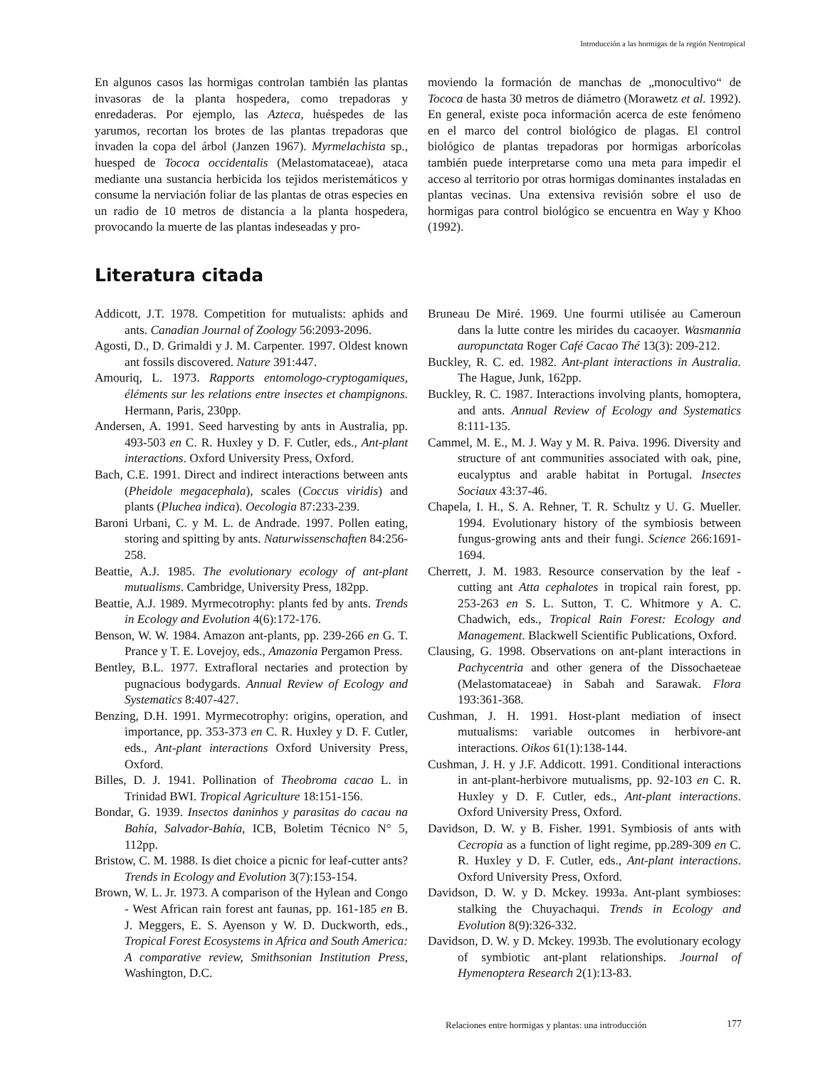Introducción a las hormigas de la región Neotropical
En algunos casos las hormigas controlan también las plantas invasoras de la planta hospedera, como trepadoras y enredaderas. Por ejemplo, las Azteca, huéspedes de las yarumos, recortan los brotes de las plantas trepadoras que invaden la copa del árbol (Janzen 1967). Myrmelachista sp., huesped de Tococa occidentalis (Melastomataceae), ataca mediante una sustancia herbicida los tejidos meristemáticos y consume la nerviación foliar de las plantas de otras especies en un radio de 10 metros de distancia a la planta hospedera, provocando la muerte de las plantas indeseadas y pro-
moviendo la formación de manchas de „monocultivo“ de Tococa de hasta 30 metros de diámetro (Morawetz et al. 1992). En general, existe poca información acerca de este fenómeno en el marco del control biológico de plagas. El control biológico de plantas trepadoras por hormigas arborícolas también puede interpretarse como una meta para impedir el acceso al territorio por otras hormigas dominantes instaladas en plantas vecinas. Una extensiva revisión sobre el uso de hormigas para control biológico se encuentra en Way y Khoo (1992).
Literatura citada
Addicott, J.T. 1978. Competition for mutualists: aphids and ants. Canadian Journal of Zoology 56:2093-2096.
Agosti, D., D. Grimaldi y J. M. Carpenter. 1997. Oldest known ant fossils discovered. Nature 391:447.
Amouriq, L. 1973. Rapports entomologo-cryptogamiques, éléments sur les relations entre insectes et champignons. Hermann, Paris, 230pp.
Andersen, A. 1991. Seed harvesting by ants in Australia, pp. 493-503 en C. R. Huxley y D. F. Cutler, eds., Ant-plant interactions. Oxford University Press, Oxford.
Bach, C.E. 1991. Direct and indirect interactions between ants (Pheidole megacephala), scales (Coccus viridis) and plants (Pluchea indica). Oecologia 87:233-239.
Baroni Urbani, C. y M. L. de Andrade. 1997. Pollen eating, storing and spitting by ants. Naturwissenschaften 84:256-258.
Beattie, A.J. 1985. The evolutionary ecology of ant-plant mutualisms. Cambridge, University Press, 182pp.
Beattie, A.J. 1989. Myrmecotrophy: plants fed by ants. Trends in Ecology and Evolution 4(6):172-176.
Benson, W. W. 1984. Amazon ant-plants, pp. 239-266 en G. T. Prance y T. E. Lovejoy, eds., Amazonia Pergamon Press.
Bentley, B.L. 1977. Extrafloral nectaries and protection by pugnacious bodygards. Annual Review of Ecology and Systematics 8:407-427.
Benzing, D.H. 1991. Myrmecotrophy: origins, operation, and importance, pp. 353-373 en C. R. Huxley y D. F. Cutler, eds., Ant-plant interactions Oxford University Press, Oxford.
Billes, D. J. 1941. Pollination of Theobroma cacao L. in Trinidad BWI. Tropical Agriculture 18:151-156.
Bondar, G. 1939. Insectos daninhos y parasitas do cacau na Bahía, Salvador-Bahía, ICB, Boletim Técnico N° 5, 112pp.
Bristow, C. M. 1988. Is diet choice a picnic for leaf-cutter ants? Trends in Ecology and Evolution 3(7):153-154.
Brown, W. L. Jr. 1973. A comparison of the Hylean and Congo - West African rain forest ant faunas, pp. 161-185 en B. J. Meggers, E. S. Ayenson y W. D. Duckworth, eds., Tropical Forest Ecosystems in Africa and South America: A comparative review, Smithsonian Institution Press, Washington, D.C.
Bruneau De Miré. 1969. Une fourmi utilisée au Cameroun dans la lutte contre les mirides du cacaoyer. Wasmannia auropunctata Roger Café Cacao Thé 13(3): 209-212.
Buckley, R. C. ed. 1982. Ant-plant interactions in Australia. The Hague, Junk, 162pp.
Buckley, R. C. 1987. Interactions involving plants, homoptera, and ants. Annual Review of Ecology and Systematics 8:111-135.
Cammel, M. E., M. J. Way y M. R. Paiva. 1996. Diversity and structure of ant communities associated with oak, pine, eucalyptus and arable habitat in Portugal. Insectes Sociaux 43:37-46.
Chapela, I. H., S. A. Rehner, T. R. Schultz y U. G. Mueller. 1994. Evolutionary history of the symbiosis between fungus-growing ants and their fungi. Science 266:1691-1694.
Cherrett, J. M. 1983. Resource conservation by the leaf - cutting ant Atta cephalotes in tropical rain forest, pp. 253-263 en S. L. Sutton, T. C. Whitmore y A. C. Chadwich, eds., Tropical Rain Forest: Ecology and Management. Blackwell Scientific Publications, Oxford.
Clausing, G. 1998. Observations on ant-plant interactions in Pachycentria and other genera of the Dissochaeteae (Melastomataceae) in Sabah and Sarawak. Flora 193:361-368.
Cushman, J. H. 1991. Host-plant mediation of insect mutualisms: variable outcomes in herbivore-ant interactions. Oikos 61(1):138-144.
Cushman, J. H. y J.F. Addicott. 1991. Conditional interactions in ant-plant-herbivore mutualisms, pp. 92-103 en C. R. Huxley y D. F. Cutler, eds., Ant-plant interactions. Oxford University Press, Oxford.
Davidson, D. W. y B. Fisher. 1991. Symbiosis of ants with Cecropia as a function of light regime, pp.289-309 en C. R. Huxley y D. F. Cutler, eds., Ant-plant interactions. Oxford University Press, Oxford.
Davidson, D. W. y D. Mckey. 1993a. Ant-plant symbioses: stalking the Chuyachaqui. Trends in Ecology and Evolution 8(9):326-332.
Davidson, D. W. y D. Mckey. 1993b. The evolutionary ecology of symbiotic ant-plant relationships. Journal of Hymenoptera Research 2(1):13-83.
Relaciones entre hormigas y plantas: una introducción
177